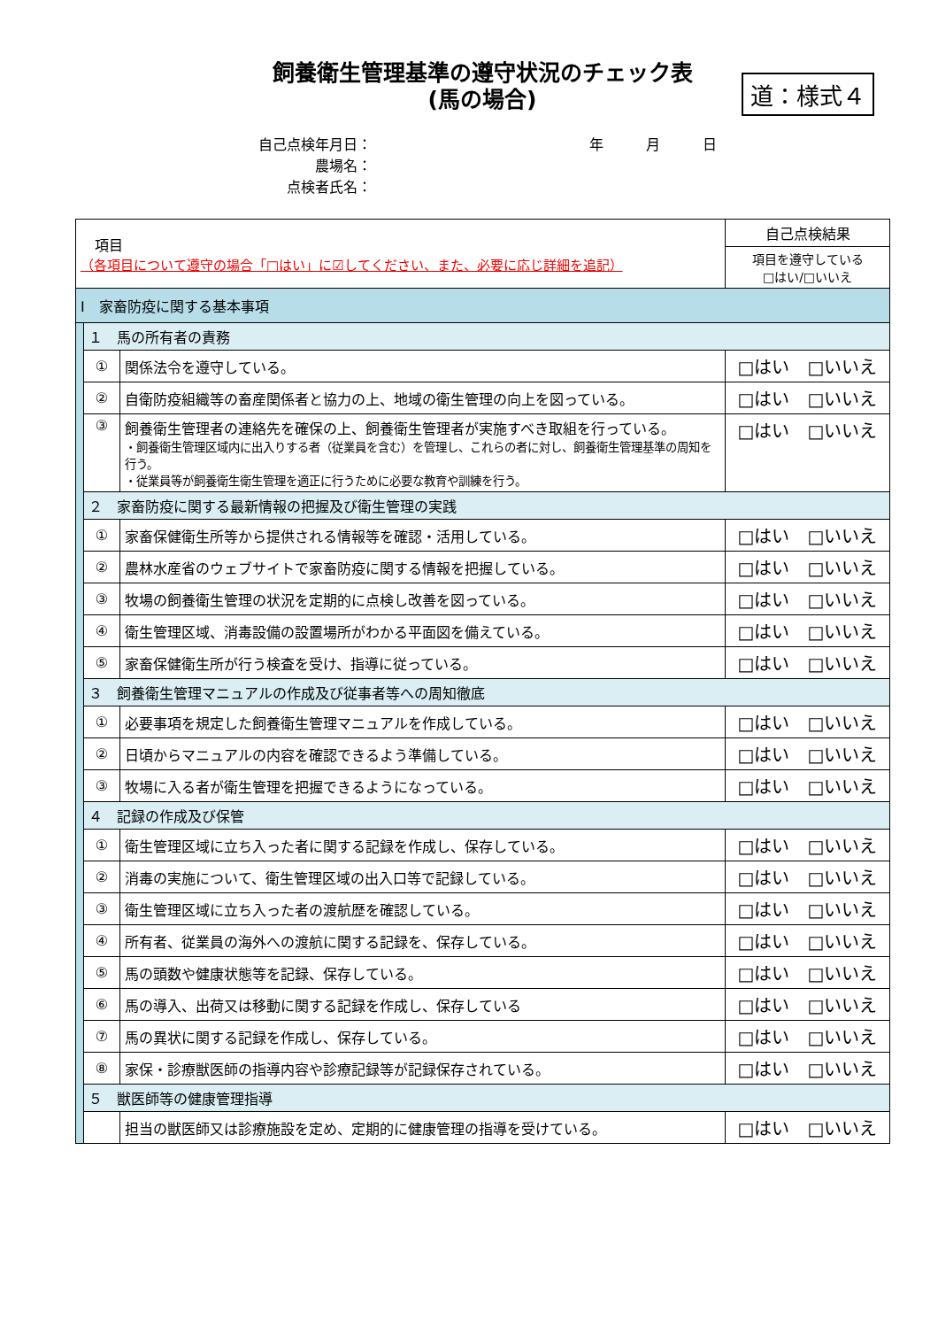飼養衛生管理基準の遵守状況のチェック表
(馬の場合)
道：様式４
自己点検年月日： 年　　　月　　　日
農場名：
点検者氏名：
| 項目 （各項目について遵守の場合「□はい」に☑してください、また、必要に応じ詳細を追記） | | | 自己点検結果 |
| --- | --- | --- | --- |
| | | | 項目を遵守している □はい/□いいえ |
| Ⅰ 家畜防疫に関する基本事項 | | | |
| | １ 馬の所有者の責務 | | |
| | ① | 関係法令を遵守している。 | □はい □いいえ |
| | ② | 自衛防疫組織等の畜産関係者と協力の上、地域の衛生管理の向上を図っている。 | □はい □いいえ |
| | ③ | 飼養衛生管理者の連絡先を確保の上、飼養衛生管理者が実施すべき取組を行っている。 ・飼養衛生管理区域内に出入りする者（従業員を含む）を管理し、これらの者に対し、飼養衛生管理基準の周知を行う。 ・従業員等が飼養衛生衛生管理を適正に行うために必要な教育や訓練を行う。 | □はい □いいえ |
| | ２ 家畜防疫に関する最新情報の把握及び衛生管理の実践 | | |
| | ① | 家畜保健衛生所等から提供される情報等を確認・活用している。 | □はい □いいえ |
| | ② | 農林水産省のウェブサイトで家畜防疫に関する情報を把握している。 | □はい □いいえ |
| | ③ | 牧場の飼養衛生管理の状況を定期的に点検し改善を図っている。 | □はい □いいえ |
| | ④ | 衛生管理区域、消毒設備の設置場所がわかる平面図を備えている。 | □はい □いいえ |
| | ⑤ | 家畜保健衛生所が行う検査を受け、指導に従っている。 | □はい □いいえ |
| | ３ 飼養衛生管理マニュアルの作成及び従事者等への周知徹底 | | |
| | ① | 必要事項を規定した飼養衛生管理マニュアルを作成している。 | □はい □いいえ |
| | ② | 日頃からマニュアルの内容を確認できるよう準備している。 | □はい □いいえ |
| | ③ | 牧場に入る者が衛生管理を把握できるようになっている。 | □はい □いいえ |
| | ４ 記録の作成及び保管 | | |
| | ① | 衛生管理区域に立ち入った者に関する記録を作成し、保存している。 | □はい □いいえ |
| | ② | 消毒の実施について、衛生管理区域の出入口等で記録している。 | □はい □いいえ |
| | ③ | 衛生管理区域に立ち入った者の渡航歴を確認している。 | □はい □いいえ |
| | ④ | 所有者、従業員の海外への渡航に関する記録を、保存している。 | □はい □いいえ |
| | ⑤ | 馬の頭数や健康状態等を記録、保存している。 | □はい □いいえ |
| | ⑥ | 馬の導入、出荷又は移動に関する記録を作成し、保存している | □はい □いいえ |
| | ⑦ | 馬の異状に関する記録を作成し、保存している。 | □はい □いいえ |
| | ⑧ | 家保・診療獣医師の指導内容や診療記録等が記録保存されている。 | □はい □いいえ |
| | ５ 獣医師等の健康管理指導 | | |
| | | 担当の獣医師又は診療施設を定め、定期的に健康管理の指導を受けている。 | □はい □いいえ |